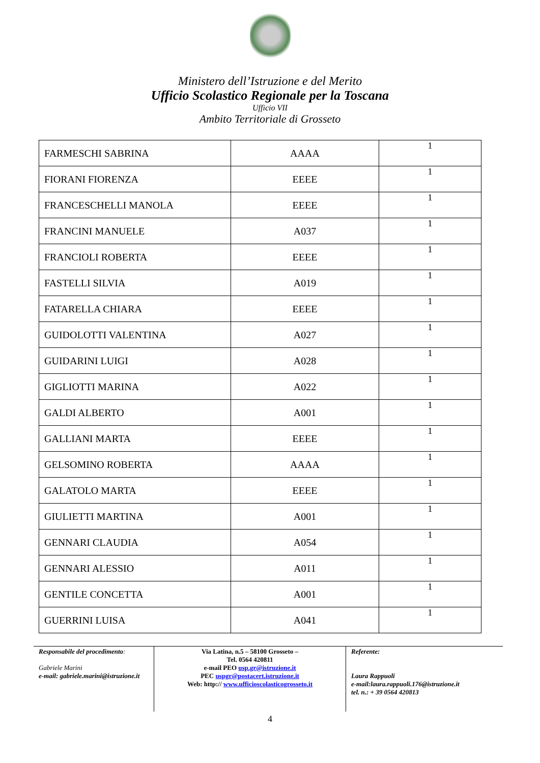Ministero dell’Istruzione e del Merito
Ufficio Scolastico Regionale per la Toscana
Ufficio VII
Ambito Territoriale di Grosseto
| FARMESCHI SABRINA | AAAA | 1 |
| FIORANI FIORENZA | EEEE | 1 |
| FRANCESCHELLI MANOLA | EEEE | 1 |
| FRANCINI MANUELE | A037 | 1 |
| FRANCIOLI ROBERTA | EEEE | 1 |
| FASTELLI SILVIA | A019 | 1 |
| FATARELLA CHIARA | EEEE | 1 |
| GUIDOLOTTI VALENTINA | A027 | 1 |
| GUIDARINI LUIGI | A028 | 1 |
| GIGLIOTTI MARINA | A022 | 1 |
| GALDI ALBERTO | A001 | 1 |
| GALLIANI MARTA | EEEE | 1 |
| GELSOMINO ROBERTA | AAAA | 1 |
| GALATOLO MARTA | EEEE | 1 |
| GIULIETTI MARTINA | A001 | 1 |
| GENNARI CLAUDIA | A054 | 1 |
| GENNARI ALESSIO | A011 | 1 |
| GENTILE CONCETTA | A001 | 1 |
| GUERRINI LUISA | A041 | 1 |
Responsabile del procedimento:
Gabriele Marini
e-mail: gabriele.marini@istruzione.it
Via Latina, n.5 – 58100 Grosseto –
Tel. 0564 420811
e-mail PEO usp.gr@istruzione.it
PEC uspgr@postacert.istruzione.it
Web: http:// www.ufficioscolasticogrosseto.it
Referente:
Laura Rappuoli
e-mail:laura.rappuoli.176@istruzione.it
tel. n.: + 39 0564 420813
4